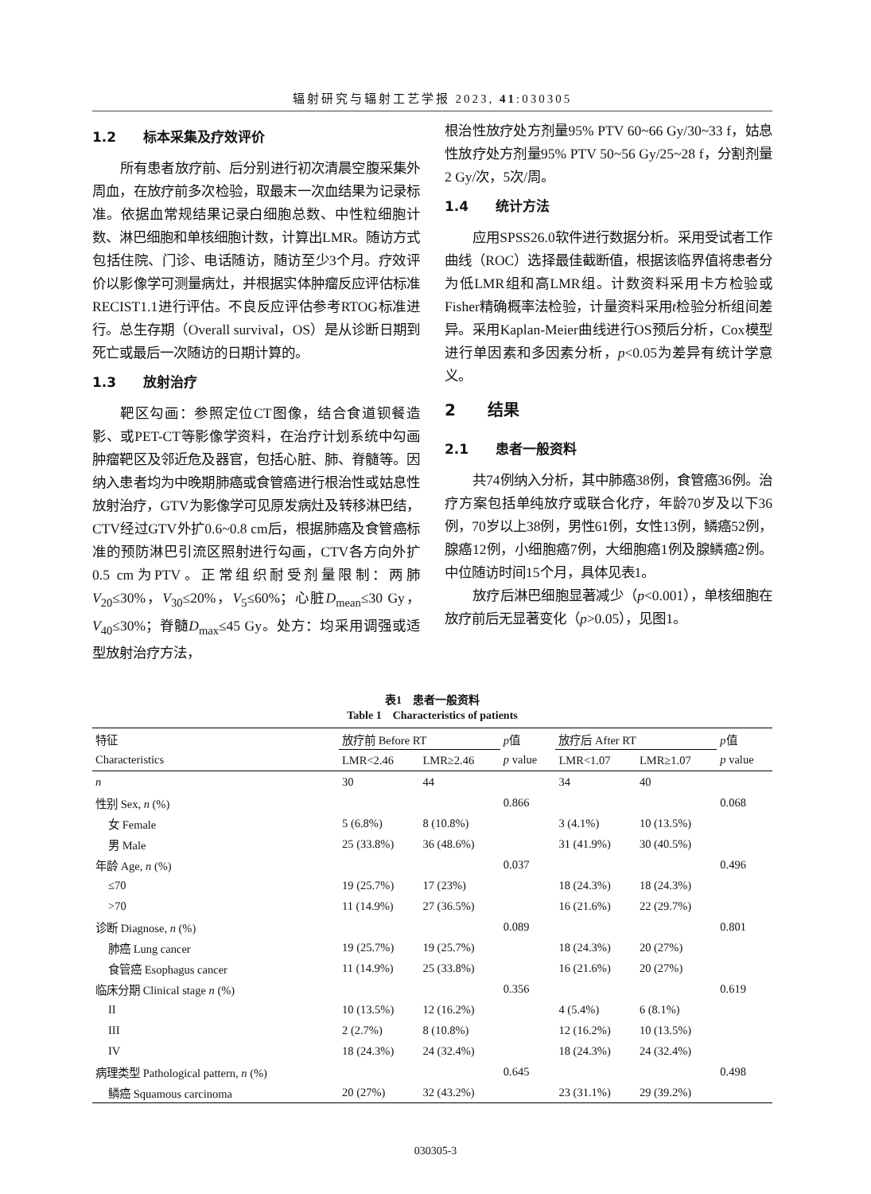辐射研究与辐射工艺学报 2023, 41:030305
1.2　　标本采集及疗效评价
所有患者放疗前、后分别进行初次清晨空腹采集外周血，在放疗前多次检验，取最末一次血结果为记录标准。依据血常规结果记录白细胞总数、中性粒细胞计数、淋巴细胞和单核细胞计数，计算出LMR。随访方式包括住院、门诊、电话随访，随访至少3个月。疗效评价以影像学可测量病灶，并根据实体肿瘤反应评估标准RECIST1.1进行评估。不良反应评估参考RTOG标准进行。总生存期（Overall survival，OS）是从诊断日期到死亡或最后一次随访的日期计算的。
1.3　　放射治疗
靶区勾画：参照定位CT图像，结合食道钡餐造影、或PET-CT等影像学资料，在治疗计划系统中勾画肿瘤靶区及邻近危及器官，包括心脏、肺、脊髓等。因纳入患者均为中晚期肺癌或食管癌进行根治性或姑息性放射治疗，GTV为影像学可见原发病灶及转移淋巴结，CTV经过GTV外扩0.6~0.8 cm后，根据肺癌及食管癌标准的预防淋巴引流区照射进行勾画，CTV各方向外扩0.5 cm为PTV。正常组织耐受剂量限制：两肺V<sub>20</sub>≤30%，V<sub>30</sub>≤20%，V<sub>5</sub>≤60%；心脏D<sub>mean</sub>≤30 Gy，V<sub>40</sub>≤30%；脊髓D<sub>max</sub>≤45 Gy。处方：均采用调强或适型放射治疗方法，
根治性放疗处方剂量95% PTV 60~66 Gy/30~33 f，姑息性放疗处方剂量95% PTV 50~56 Gy/25~28 f，分割剂量2 Gy/次，5次/周。
1.4　　统计方法
应用SPSS26.0软件进行数据分析。采用受试者工作曲线（ROC）选择最佳截断值，根据该临界值将患者分为低LMR组和高LMR组。计数资料采用卡方检验或Fisher精确概率法检验，计量资料采用t检验分析组间差异。采用Kaplan-Meier曲线进行OS预后分析，Cox模型进行单因素和多因素分析，p<0.05为差异有统计学意义。
2　　结果
2.1　　患者一般资料
共74例纳入分析，其中肺癌38例，食管癌36例。治疗方案包括单纯放疗或联合化疗，年龄70岁及以下36例，70岁以上38例，男性61例，女性13例，鳞癌52例，腺癌12例，小细胞癌7例，大细胞癌1例及腺鳞癌2例。中位随访时间15个月，具体见表1。
放疗后淋巴细胞显著减少（p<0.001），单核细胞在放疗前后无显著变化（p>0.05），见图1。
表1　患者一般资料
Table 1　Characteristics of patients
| 特征 | 放疗前 Before RT | | p 值 | 放疗后 After RT | | p 值 |
| --- | --- | --- | --- | --- | --- | --- |
| Characteristics | LMR<2.46 | LMR≥2.46 | p value | LMR<1.07 | LMR≥1.07 | p value |
| n | 30 | 44 | | 34 | 40 | |
| 性别 Sex, n (%) | | | 0.866 | | | 0.068 |
| 女 Female | 5 (6.8%) | 8 (10.8%) | | 3 (4.1%) | 10 (13.5%) | |
| 男 Male | 25 (33.8%) | 36 (48.6%) | | 31 (41.9%) | 30 (40.5%) | |
| 年龄 Age, n (%) | | | 0.037 | | | 0.496 |
| ≤70 | 19 (25.7%) | 17 (23%) | | 18 (24.3%) | 18 (24.3%) | |
| >70 | 11 (14.9%) | 27 (36.5%) | | 16 (21.6%) | 22 (29.7%) | |
| 诊断 Diagnose, n (%) | | | 0.089 | | | 0.801 |
| 肺癌 Lung cancer | 19 (25.7%) | 19 (25.7%) | | 18 (24.3%) | 20 (27%) | |
| 食管癌 Esophagus cancer | 11 (14.9%) | 25 (33.8%) | | 16 (21.6%) | 20 (27%) | |
| 临床分期 Clinical stage n (%) | | | 0.356 | | | 0.619 |
| II | 10 (13.5%) | 12 (16.2%) | | 4 (5.4%) | 6 (8.1%) | |
| III | 2 (2.7%) | 8 (10.8%) | | 12 (16.2%) | 10 (13.5%) | |
| IV | 18 (24.3%) | 24 (32.4%) | | 18 (24.3%) | 24 (32.4%) | |
| 病理类型 Pathological pattern, n (%) | | | 0.645 | | | 0.498 |
| 鳞癌 Squamous carcinoma | 20 (27%) | 32 (43.2%) | | 23 (31.1%) | 29 (39.2%) | |
030305-3